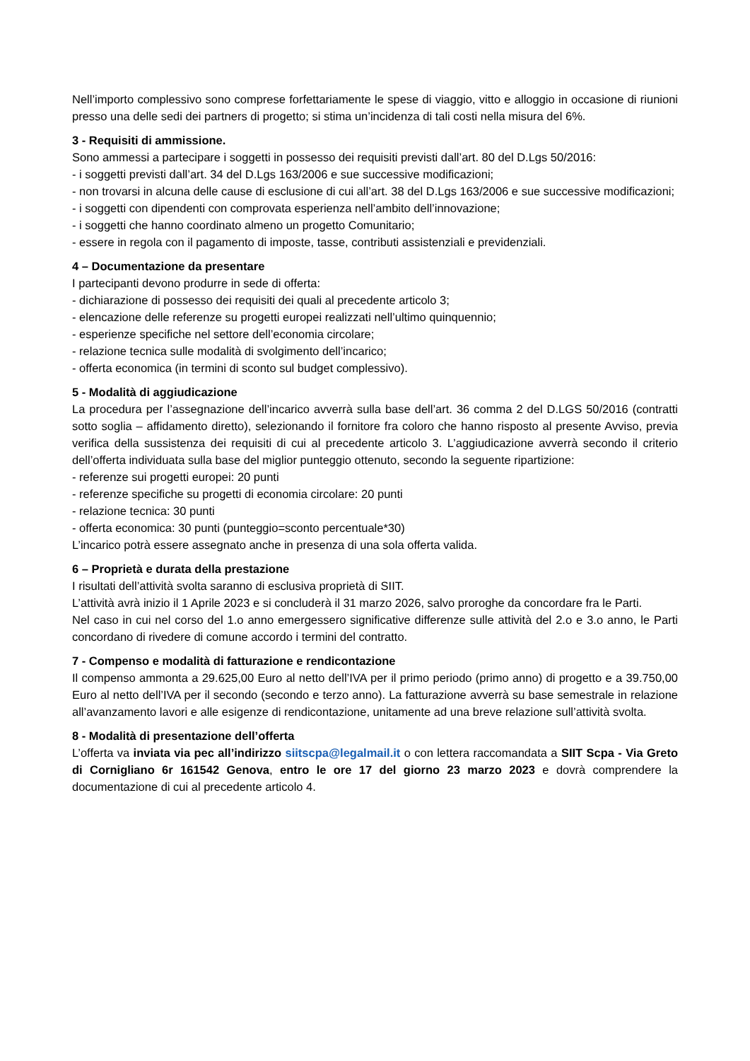Nell’importo complessivo sono comprese forfettariamente le spese di viaggio, vitto e alloggio in occasione di riunioni presso una delle sedi dei partners di progetto; si stima un’incidenza di tali costi nella misura del 6%.
3 - Requisiti di ammissione.
Sono ammessi a partecipare i soggetti in possesso dei requisiti previsti dall’art. 80 del D.Lgs 50/2016:
- i soggetti previsti dall’art. 34 del D.Lgs 163/2006 e sue successive modificazioni;
- non trovarsi in alcuna delle cause di esclusione di cui all’art. 38 del D.Lgs 163/2006 e sue successive modificazioni;
- i soggetti con dipendenti con comprovata esperienza nell’ambito dell’innovazione;
- i soggetti che hanno coordinato almeno un progetto Comunitario;
- essere in regola con il pagamento di imposte, tasse, contributi assistenziali e previdenziali.
4 – Documentazione da presentare
I partecipanti devono produrre in sede di offerta:
- dichiarazione di possesso dei requisiti dei quali al precedente articolo 3;
- elencazione delle referenze su progetti europei realizzati nell’ultimo quinquennio;
- esperienze specifiche nel settore dell’economia circolare;
- relazione tecnica sulle modalità di svolgimento dell’incarico;
- offerta economica (in termini di sconto sul budget complessivo).
5 - Modalità di aggiudicazione
La procedura per l’assegnazione dell’incarico avverrà sulla base dell’art. 36 comma 2 del D.LGS 50/2016 (contratti sotto soglia – affidamento diretto), selezionando il fornitore fra coloro che hanno risposto al presente Avviso, previa verifica della sussistenza dei requisiti di cui al precedente articolo 3. L’aggiudicazione avverrà secondo il criterio dell’offerta individuata sulla base del miglior punteggio ottenuto, secondo la seguente ripartizione:
- referenze sui progetti europei: 20 punti
- referenze specifiche su progetti di economia circolare: 20 punti
- relazione tecnica: 30 punti
- offerta economica: 30 punti (punteggio=sconto percentuale*30)
L’incarico potrà essere assegnato anche in presenza di una sola offerta valida.
6 – Proprietà e durata della prestazione
I risultati dell’attività svolta saranno di esclusiva proprietà di SIIT.
L’attività avrà inizio il 1 Aprile 2023 e si concluderà il 31 marzo 2026, salvo proroghe da concordare fra le Parti.
Nel caso in cui nel corso del 1.o anno emergessero significative differenze sulle attività del 2.o e 3.o anno, le Parti concordano di rivedere di comune accordo i termini del contratto.
7 - Compenso e modalità di fatturazione e rendicontazione
Il compenso ammonta a 29.625,00 Euro al netto dell’IVA per il primo periodo (primo anno) di progetto e a 39.750,00 Euro al netto dell’IVA per il secondo (secondo e terzo anno). La fatturazione avverrà su base semestrale in relazione all’avanzamento lavori e alle esigenze di rendicontazione, unitamente ad una breve relazione sull’attività svolta.
8 - Modalità di presentazione dell’offerta
L’offerta va inviata via pec all’indirizzo siitscpa@legalmail.it o con lettera raccomandata a SIIT Scpa - Via Greto di Cornigliano 6r 161542 Genova, entro le ore 17 del giorno 23 marzo 2023 e dovrà comprendere la documentazione di cui al precedente articolo 4.